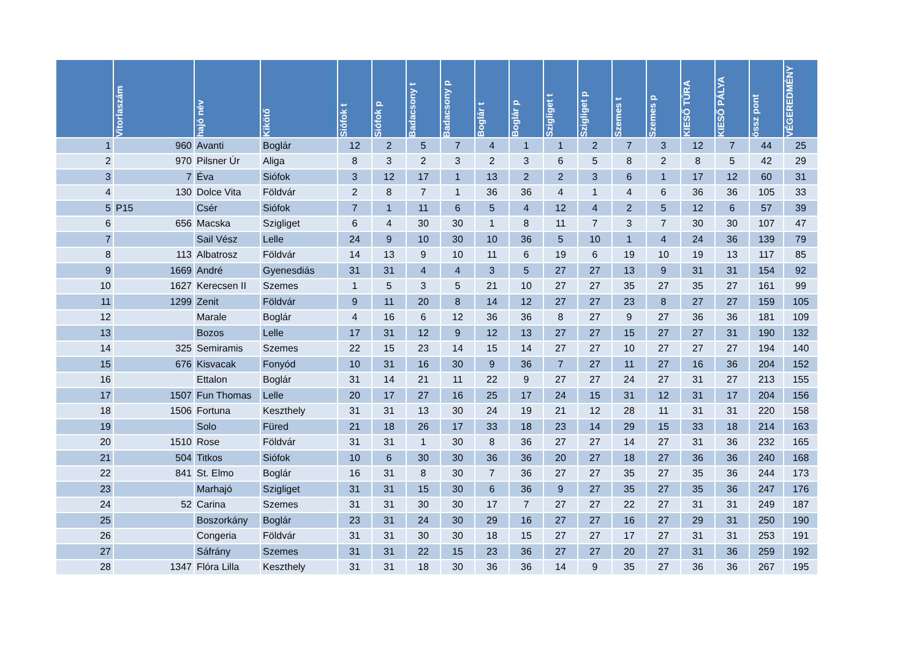| | Vitorlaszám | hajó név | Kikötő | Siófok t | Siófok p | Badacsony t | Badacsony p | Boglár t | Boglár p | Szigliget t | Szigliget p | Szemes t | Szemes p | KIESŐ TÚRA | KIESŐ PÁLYA | össz pont | VÉGEREDMÉNY |
| --- | --- | --- | --- | --- | --- | --- | --- | --- | --- | --- | --- | --- | --- | --- | --- | --- | --- |
| 1 | 960 | Avanti | Boglár | 12 | 2 | 5 | 7 | 4 | 1 | 1 | 2 | 7 | 3 | 12 | 7 | 44 | 25 |
| 2 | 970 | Pilsner Úr | Aliga | 8 | 3 | 2 | 3 | 2 | 3 | 6 | 5 | 8 | 2 | 8 | 5 | 42 | 29 |
| 3 | 7 | Éva | Siófok | 3 | 12 | 17 | 1 | 13 | 2 | 2 | 3 | 6 | 1 | 17 | 12 | 60 | 31 |
| 4 | 130 | Dolce Vita | Földvár | 2 | 8 | 7 | 1 | 36 | 36 | 4 | 1 | 4 | 6 | 36 | 36 | 105 | 33 |
| 5 | P15 | Csér | Siófok | 7 | 1 | 11 | 6 | 5 | 4 | 12 | 4 | 2 | 5 | 12 | 6 | 57 | 39 |
| 6 | 656 | Macska | Szigliget | 6 | 4 | 30 | 30 | 1 | 8 | 11 | 7 | 3 | 7 | 30 | 30 | 107 | 47 |
| 7 | | Sail Vész | Lelle | 24 | 9 | 10 | 30 | 10 | 36 | 5 | 10 | 1 | 4 | 24 | 36 | 139 | 79 |
| 8 | 113 | Albatrosz | Földvár | 14 | 13 | 9 | 10 | 11 | 6 | 19 | 6 | 19 | 10 | 19 | 13 | 117 | 85 |
| 9 | 1669 | André | Gyenesdiás | 31 | 31 | 4 | 4 | 3 | 5 | 27 | 27 | 13 | 9 | 31 | 31 | 154 | 92 |
| 10 | 1627 | Kerecsen II | Szemes | 1 | 5 | 3 | 5 | 21 | 10 | 27 | 27 | 35 | 27 | 35 | 27 | 161 | 99 |
| 11 | 1299 | Zenit | Földvár | 9 | 11 | 20 | 8 | 14 | 12 | 27 | 27 | 23 | 8 | 27 | 27 | 159 | 105 |
| 12 | | Marale | Boglár | 4 | 16 | 6 | 12 | 36 | 36 | 8 | 27 | 9 | 27 | 36 | 36 | 181 | 109 |
| 13 | | Bozos | Lelle | 17 | 31 | 12 | 9 | 12 | 13 | 27 | 27 | 15 | 27 | 27 | 31 | 190 | 132 |
| 14 | 325 | Semiramis | Szemes | 22 | 15 | 23 | 14 | 15 | 14 | 27 | 27 | 10 | 27 | 27 | 27 | 194 | 140 |
| 15 | 676 | Kisvacak | Fonyód | 10 | 31 | 16 | 30 | 9 | 36 | 7 | 27 | 11 | 27 | 16 | 36 | 204 | 152 |
| 16 | | Ettalon | Boglár | 31 | 14 | 21 | 11 | 22 | 9 | 27 | 27 | 24 | 27 | 31 | 27 | 213 | 155 |
| 17 | 1507 | Fun Thomas | Lelle | 20 | 17 | 27 | 16 | 25 | 17 | 24 | 15 | 31 | 12 | 31 | 17 | 204 | 156 |
| 18 | 1506 | Fortuna | Keszthely | 31 | 31 | 13 | 30 | 24 | 19 | 21 | 12 | 28 | 11 | 31 | 31 | 220 | 158 |
| 19 | | Solo | Füred | 21 | 18 | 26 | 17 | 33 | 18 | 23 | 14 | 29 | 15 | 33 | 18 | 214 | 163 |
| 20 | 1510 | Rose | Földvár | 31 | 31 | 1 | 30 | 8 | 36 | 27 | 27 | 14 | 27 | 31 | 36 | 232 | 165 |
| 21 | 504 | Titkos | Siófok | 10 | 6 | 30 | 30 | 36 | 36 | 20 | 27 | 18 | 27 | 36 | 36 | 240 | 168 |
| 22 | 841 | St. Elmo | Boglár | 16 | 31 | 8 | 30 | 7 | 36 | 27 | 27 | 35 | 27 | 35 | 36 | 244 | 173 |
| 23 | | Marhajó | Szigliget | 31 | 31 | 15 | 30 | 6 | 36 | 9 | 27 | 35 | 27 | 35 | 36 | 247 | 176 |
| 24 | 52 | Carina | Szemes | 31 | 31 | 30 | 30 | 17 | 7 | 27 | 27 | 22 | 27 | 31 | 31 | 249 | 187 |
| 25 | | Boszorkány | Boglár | 23 | 31 | 24 | 30 | 29 | 16 | 27 | 27 | 16 | 27 | 29 | 31 | 250 | 190 |
| 26 | | Congeria | Földvár | 31 | 31 | 30 | 30 | 18 | 15 | 27 | 27 | 17 | 27 | 31 | 31 | 253 | 191 |
| 27 | | Sáfrány | Szemes | 31 | 31 | 22 | 15 | 23 | 36 | 27 | 27 | 20 | 27 | 31 | 36 | 259 | 192 |
| 28 | 1347 | Flóra Lilla | Keszthely | 31 | 31 | 18 | 30 | 36 | 36 | 14 | 9 | 35 | 27 | 36 | 36 | 267 | 195 |